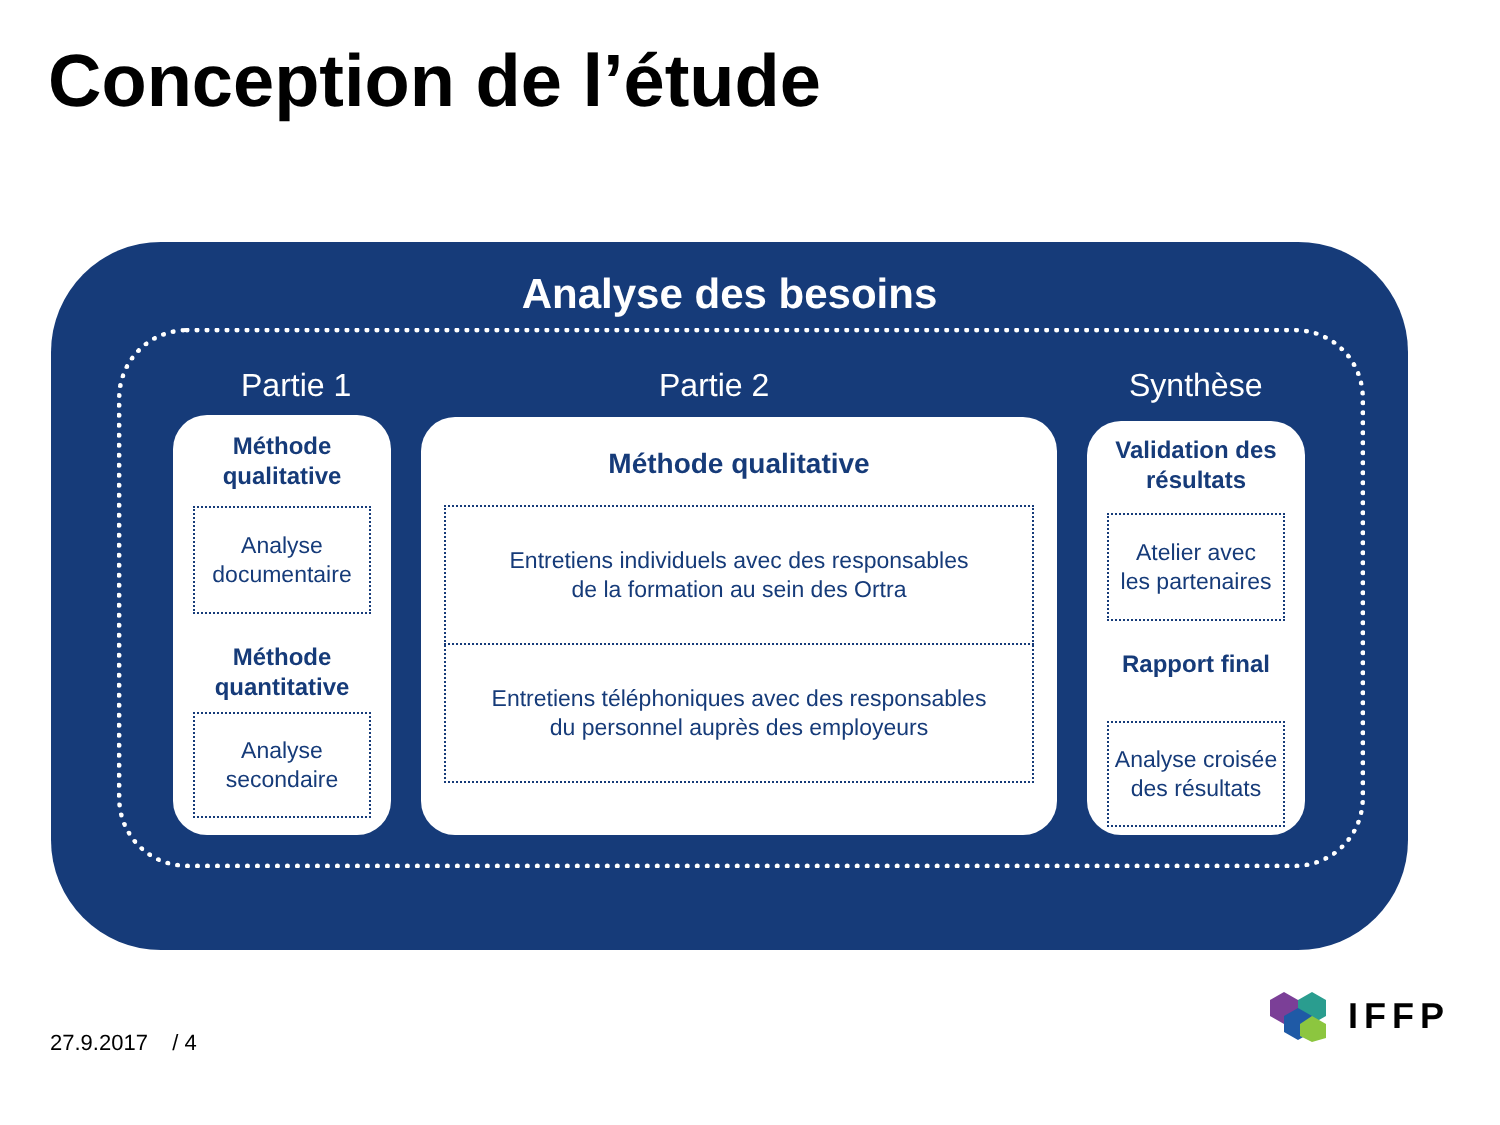Conception de l’étude
Analyse des besoins
Partie 1 Partie 2 Synthèse
Méthode
qualitative
Analyse
documentaire
Méthode
quantitative
Analyse
secondaire
Méthode qualitative
Entretiens individuels avec des responsables
de la formation au sein des Ortra
Entretiens téléphoniques avec des responsables
du personnel auprès des employeurs
Validation des
résultats
Atelier avec
les partenaires
Rapport final
Analyse croisée
des résultats
27.9.2017 / 4
IFFP